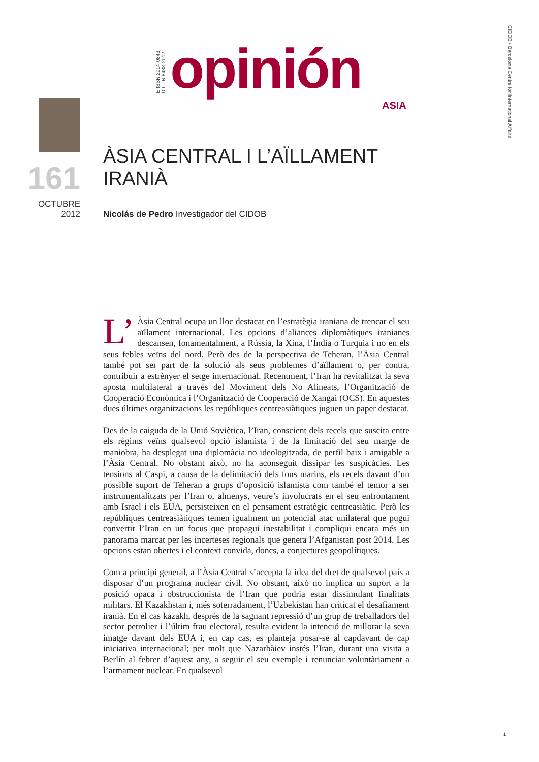CIDOB • Barcelona Centre for International Affairs
E-ISSN 2014-0843
D.L.: B-8438-2012
opinión ASIA
161
OCTUBRE
2012
ÀSIA CENTRAL I L’AÏLLAMENT
IRANIÀ
Nicolás de Pedro Investigador del CIDOB
L’ Àsia Central ocupa un lloc destacat en l’estratègia iraniana de trencar el seu aïllament internacional. Les opcions d’aliances diplomàtiques iranianes descansen, fonamentalment, a Rússia, la Xina, l’Índia o Turquia i no en els seus febles veïns del nord. Però des de la perspectiva de Teheran, l’Àsia Central també pot ser part de la solució als seus problemes d’aïllament o, per contra, contribuir a estrènyer el setge internacional. Recentment, l’Iran ha revitalitzat la seva aposta multilateral a través del Moviment dels No Alineats, l’Organització de Cooperació Econòmica i l’Organització de Cooperació de Xangai (OCS). En aquestes dues últimes organitzacions les repúbliques centreasiàtiques juguen un paper destacat.
Des de la caiguda de la Unió Soviètica, l’Iran, conscient dels recels que suscita entre els règims veïns qualsevol opció islamista i de la limitació del seu marge de maniobra, ha desplegat una diplomàcia no ideologitzada, de perfil baix i amigable a l’Àsia Central. No obstant això, no ha aconseguit dissipar les suspicàcies. Les tensions al Caspi, a causa de la delimitació dels fons marins, els recels davant d’un possible suport de Teheran a grups d’oposició islamista com també el temor a ser instrumentalitzats per l’Iran o, almenys, veure’s involucrats en el seu enfrontament amb Israel i els EUA, persisteixen en el pensament estratègic centreasiàtic. Però les repúbliques centreasiàtiques temen igualment un potencial atac unilateral que pugui convertir l’Iran en un focus que propagui inestabilitat i compliqui encara més un panorama marcat per les incerteses regionals que genera l’Afganistan post 2014. Les opcions estan obertes i el context convida, doncs, a conjectures geopolítiques.
Com a principi general, a l’Àsia Central s’accepta la idea del dret de qualsevol país a disposar d’un programa nuclear civil. No obstant, això no implica un suport a la posició opaca i obstruccionista de l’Iran que podria estar dissimulant finalitats militars. El Kazakhstan i, més soterradament, l’Uzbekistan han criticat el desafiament iranià. En el cas kazakh, després de la sagnant repressió d’un grup de treballadors del sector petrolier i l’últim frau electoral, resulta evident la intenció de millorar la seva imatge davant dels EUA i, en cap cas, es planteja posar-se al capdavant de cap iniciativa internacional; per molt que Nazarbàiev instés l’Iran, durant una visita a Berlín al febrer d’aquest any, a seguir el seu exemple i renunciar voluntàriament a l’armament nuclear. En qualsevol
1